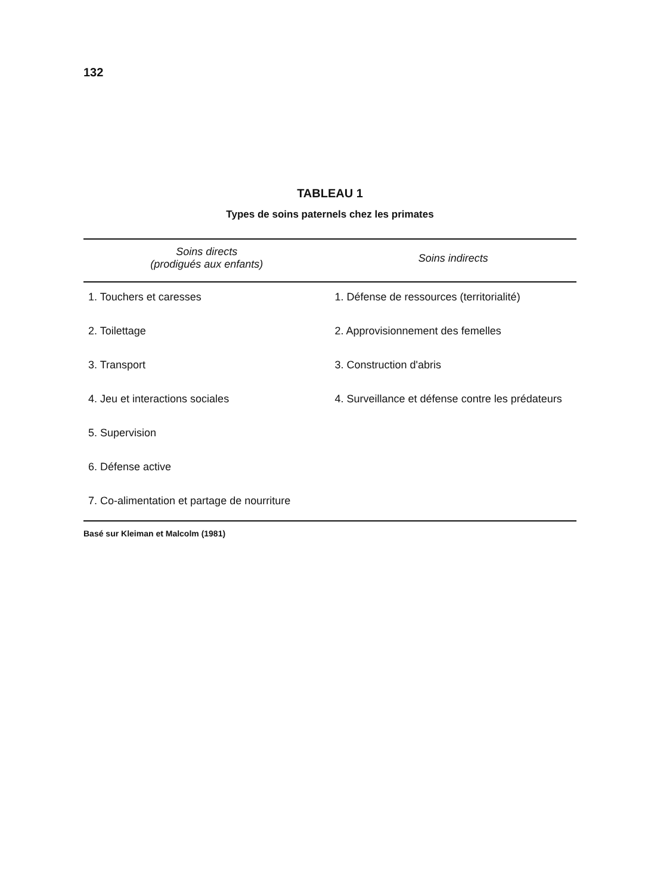132
TABLEAU 1
Types de soins paternels chez les primates
| Soins directs (prodigués aux enfants) | Soins indirects |
| --- | --- |
| 1. Touchers et caresses | 1. Défense de ressources (territorialité) |
| 2. Toilettage | 2. Approvisionnement des femelles |
| 3. Transport | 3. Construction d'abris |
| 4. Jeu et interactions sociales | 4. Surveillance et défense contre les prédateurs |
| 5. Supervision | |
| 6. Défense active | |
| 7. Co-alimentation et partage de nourriture | |
Basé sur Kleiman et Malcolm (1981)